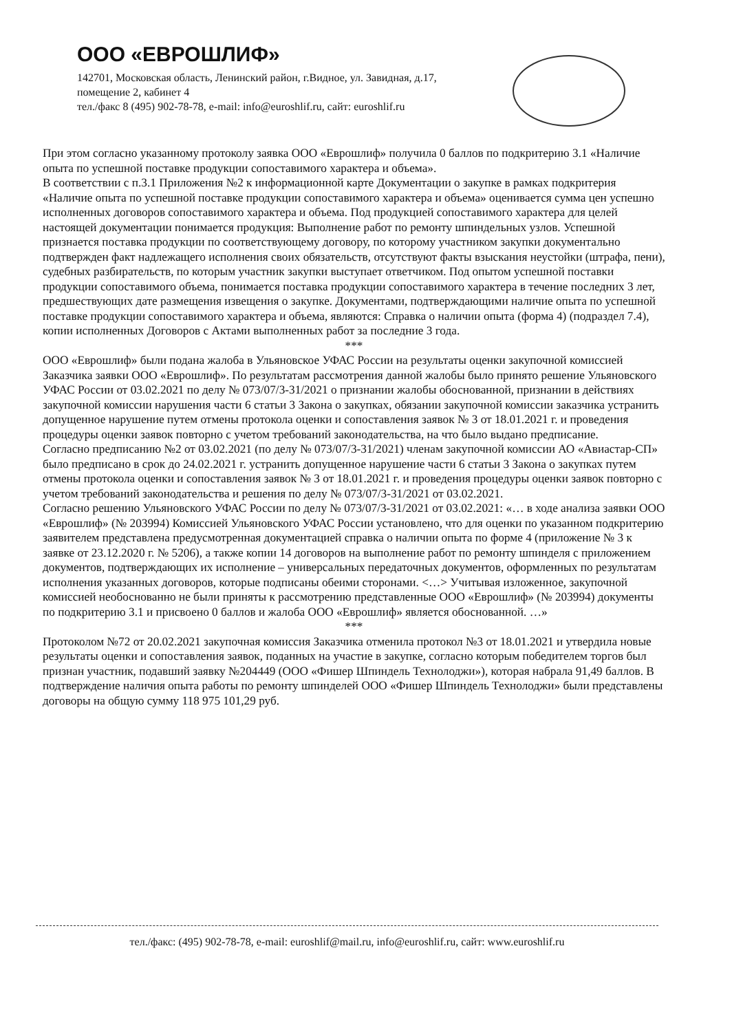ООО «ЕВРОШЛИФ»
142701, Московская область, Ленинский район, г.Видное, ул. Завидная, д.17, помещение 2, кабинет 4
тел./факс 8 (495) 902-78-78, e-mail: info@euroshlif.ru, сайт: euroshlif.ru
При этом согласно указанному протоколу заявка ООО «Еврошлиф» получила 0 баллов по подкритерию 3.1 «Наличие опыта по успешной поставке продукции сопоставимого характера и объема».
В соответствии с п.3.1 Приложения №2 к информационной карте Документации о закупке в рамках подкритерия «Наличие опыта по успешной поставке продукции сопоставимого характера и объема» оценивается сумма цен успешно исполненных договоров сопоставимого характера и объема. Под продукцией сопоставимого характера для целей настоящей документации понимается продукция: Выполнение работ по ремонту шпиндельных узлов. Успешной признается поставка продукции по соответствующему договору, по которому участником закупки документально подтвержден факт надлежащего исполнения своих обязательств, отсутствуют факты взыскания неустойки (штрафа, пени), судебных разбирательств, по которым участник закупки выступает ответчиком. Под опытом успешной поставки продукции сопоставимого объема, понимается поставка продукции сопоставимого характера в течение последних 3 лет, предшествующих дате размещения извещения о закупке. Документами, подтверждающими наличие опыта по успешной поставке продукции сопоставимого характера и объема, являются: Справка о наличии опыта (форма 4) (подраздел 7.4), копии исполненных Договоров с Актами выполненных работ за последние 3 года.
***
ООО «Еврошлиф» были подана жалоба в Ульяновское УФАС России на результаты оценки закупочной комиссией Заказчика заявки ООО «Еврошлиф». По результатам рассмотрения данной жалобы было принято решение Ульяновского УФАС России от 03.02.2021 по делу № 073/07/3-31/2021 о признании жалобы обоснованной, признании в действиях закупочной комиссии нарушения части 6 статьи 3 Закона о закупках, обязании закупочной комиссии заказчика устранить допущенное нарушение путем отмены протокола оценки и сопоставления заявок № 3 от 18.01.2021 г. и проведения процедуры оценки заявок повторно с учетом требований законодательства, на что было выдано предписание.
Согласно предписанию №2 от 03.02.2021 (по делу № 073/07/3-31/2021) членам закупочной комиссии АО «Авиастар-СП» было предписано в срок до 24.02.2021 г. устранить допущенное нарушение части 6 статьи 3 Закона о закупках путем отмены протокола оценки и сопоставления заявок № 3 от 18.01.2021 г. и проведения процедуры оценки заявок повторно с учетом требований законодательства и решения по делу № 073/07/3-31/2021 от 03.02.2021.
Согласно решению Ульяновского УФАС России по делу № 073/07/3-31/2021 от 03.02.2021: «… в ходе анализа заявки ООО «Еврошлиф» (№ 203994) Комиссией Ульяновского УФАС России установлено, что для оценки по указанном подкритерию заявителем представлена предусмотренная документацией справка о наличии опыта по форме 4 (приложение № 3 к заявке от 23.12.2020 г. № 5206), а также копии 14 договоров на выполнение работ по ремонту шпинделя с приложением документов, подтверждающих их исполнение – универсальных передаточных документов, оформленных по результатам исполнения указанных договоров, которые подписаны обеими сторонами. <…> Учитывая изложенное, закупочной комиссией необоснованно не были приняты к рассмотрению представленные ООО «Еврошлиф» (№ 203994) документы по подкритерию 3.1 и присвоено 0 баллов и жалоба ООО «Еврошлиф» является обоснованной. …»
***
Протоколом №72 от 20.02.2021 закупочная комиссия Заказчика отменила протокол №3 от 18.01.2021 и утвердила новые результаты оценки и сопоставления заявок, поданных на участие в закупке, согласно которым победителем торгов был признан участник, подавший заявку №204449 (ООО «Фишер Шпиндель Технолоджи»), которая набрала 91,49 баллов. В подтверждение наличия опыта работы по ремонту шпинделей ООО «Фишер Шпиндель Технолоджи» были представлены договоры на общую сумму 118 975 101,29 руб.
тел./факс: (495) 902-78-78, e-mail: euroshlif@mail.ru, info@euroshlif.ru, сайт: www.euroshlif.ru